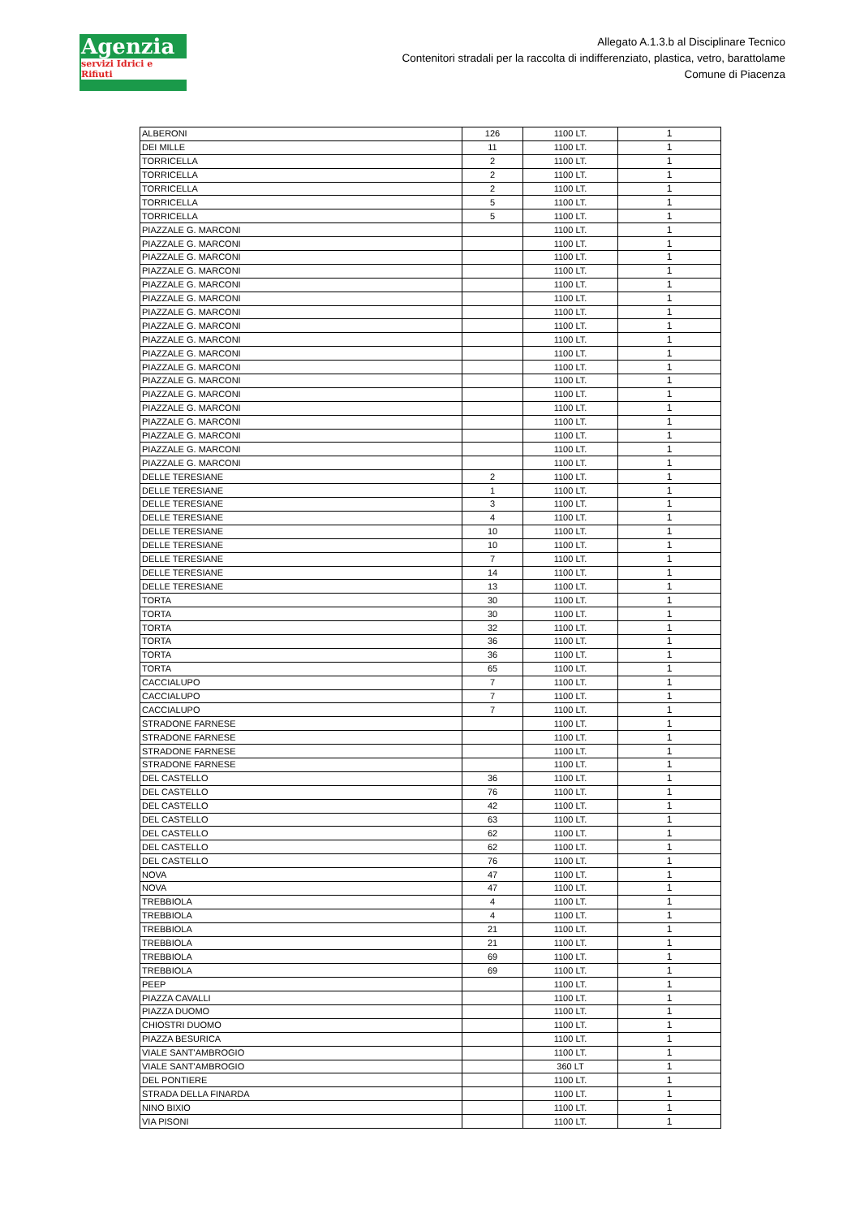Agenzia
servizi Idrici e Rifiuti
Allegato A.1.3.b al Disciplinare Tecnico
Contenitori stradali per la raccolta di indifferenziato, plastica, vetro, barattolame
Comune di Piacenza
| ALBERONI | 126 | 1100 LT. | 1 |
| DEI MILLE | 11 | 1100 LT. | 1 |
| TORRICELLA | 2 | 1100 LT. | 1 |
| TORRICELLA | 2 | 1100 LT. | 1 |
| TORRICELLA | 2 | 1100 LT. | 1 |
| TORRICELLA | 5 | 1100 LT. | 1 |
| TORRICELLA | 5 | 1100 LT. | 1 |
| PIAZZALE G. MARCONI | | 1100 LT. | 1 |
| PIAZZALE G. MARCONI | | 1100 LT. | 1 |
| PIAZZALE G. MARCONI | | 1100 LT. | 1 |
| PIAZZALE G. MARCONI | | 1100 LT. | 1 |
| PIAZZALE G. MARCONI | | 1100 LT. | 1 |
| PIAZZALE G. MARCONI | | 1100 LT. | 1 |
| PIAZZALE G. MARCONI | | 1100 LT. | 1 |
| PIAZZALE G. MARCONI | | 1100 LT. | 1 |
| PIAZZALE G. MARCONI | | 1100 LT. | 1 |
| PIAZZALE G. MARCONI | | 1100 LT. | 1 |
| PIAZZALE G. MARCONI | | 1100 LT. | 1 |
| PIAZZALE G. MARCONI | | 1100 LT. | 1 |
| PIAZZALE G. MARCONI | | 1100 LT. | 1 |
| PIAZZALE G. MARCONI | | 1100 LT. | 1 |
| PIAZZALE G. MARCONI | | 1100 LT. | 1 |
| PIAZZALE G. MARCONI | | 1100 LT. | 1 |
| PIAZZALE G. MARCONI | | 1100 LT. | 1 |
| PIAZZALE G. MARCONI | | 1100 LT. | 1 |
| DELLE TERESIANE | 2 | 1100 LT. | 1 |
| DELLE TERESIANE | 1 | 1100 LT. | 1 |
| DELLE TERESIANE | 3 | 1100 LT. | 1 |
| DELLE TERESIANE | 4 | 1100 LT. | 1 |
| DELLE TERESIANE | 10 | 1100 LT. | 1 |
| DELLE TERESIANE | 10 | 1100 LT. | 1 |
| DELLE TERESIANE | 7 | 1100 LT. | 1 |
| DELLE TERESIANE | 14 | 1100 LT. | 1 |
| DELLE TERESIANE | 13 | 1100 LT. | 1 |
| TORTA | 30 | 1100 LT. | 1 |
| TORTA | 30 | 1100 LT. | 1 |
| TORTA | 32 | 1100 LT. | 1 |
| TORTA | 36 | 1100 LT. | 1 |
| TORTA | 36 | 1100 LT. | 1 |
| TORTA | 65 | 1100 LT. | 1 |
| CACCIALUPO | 7 | 1100 LT. | 1 |
| CACCIALUPO | 7 | 1100 LT. | 1 |
| CACCIALUPO | 7 | 1100 LT. | 1 |
| STRADONE FARNESE | | 1100 LT. | 1 |
| STRADONE FARNESE | | 1100 LT. | 1 |
| STRADONE FARNESE | | 1100 LT. | 1 |
| STRADONE FARNESE | | 1100 LT. | 1 |
| DEL CASTELLO | 36 | 1100 LT. | 1 |
| DEL CASTELLO | 76 | 1100 LT. | 1 |
| DEL CASTELLO | 42 | 1100 LT. | 1 |
| DEL CASTELLO | 63 | 1100 LT. | 1 |
| DEL CASTELLO | 62 | 1100 LT. | 1 |
| DEL CASTELLO | 62 | 1100 LT. | 1 |
| DEL CASTELLO | 76 | 1100 LT. | 1 |
| NOVA | 47 | 1100 LT. | 1 |
| NOVA | 47 | 1100 LT. | 1 |
| TREBBIOLA | 4 | 1100 LT. | 1 |
| TREBBIOLA | 4 | 1100 LT. | 1 |
| TREBBIOLA | 21 | 1100 LT. | 1 |
| TREBBIOLA | 21 | 1100 LT. | 1 |
| TREBBIOLA | 69 | 1100 LT. | 1 |
| TREBBIOLA | 69 | 1100 LT. | 1 |
| PEEP | | 1100 LT. | 1 |
| PIAZZA CAVALLI | | 1100 LT. | 1 |
| PIAZZA DUOMO | | 1100 LT. | 1 |
| CHIOSTRI DUOMO | | 1100 LT. | 1 |
| PIAZZA BESURICA | | 1100 LT. | 1 |
| VIALE SANT'AMBROGIO | | 1100 LT. | 1 |
| VIALE SANT'AMBROGIO | | 360 LT | 1 |
| DEL PONTIERE | | 1100 LT. | 1 |
| STRADA DELLA FINARDA | | 1100 LT. | 1 |
| NINO BIXIO | | 1100 LT. | 1 |
| VIA PISONI | | 1100 LT. | 1 |